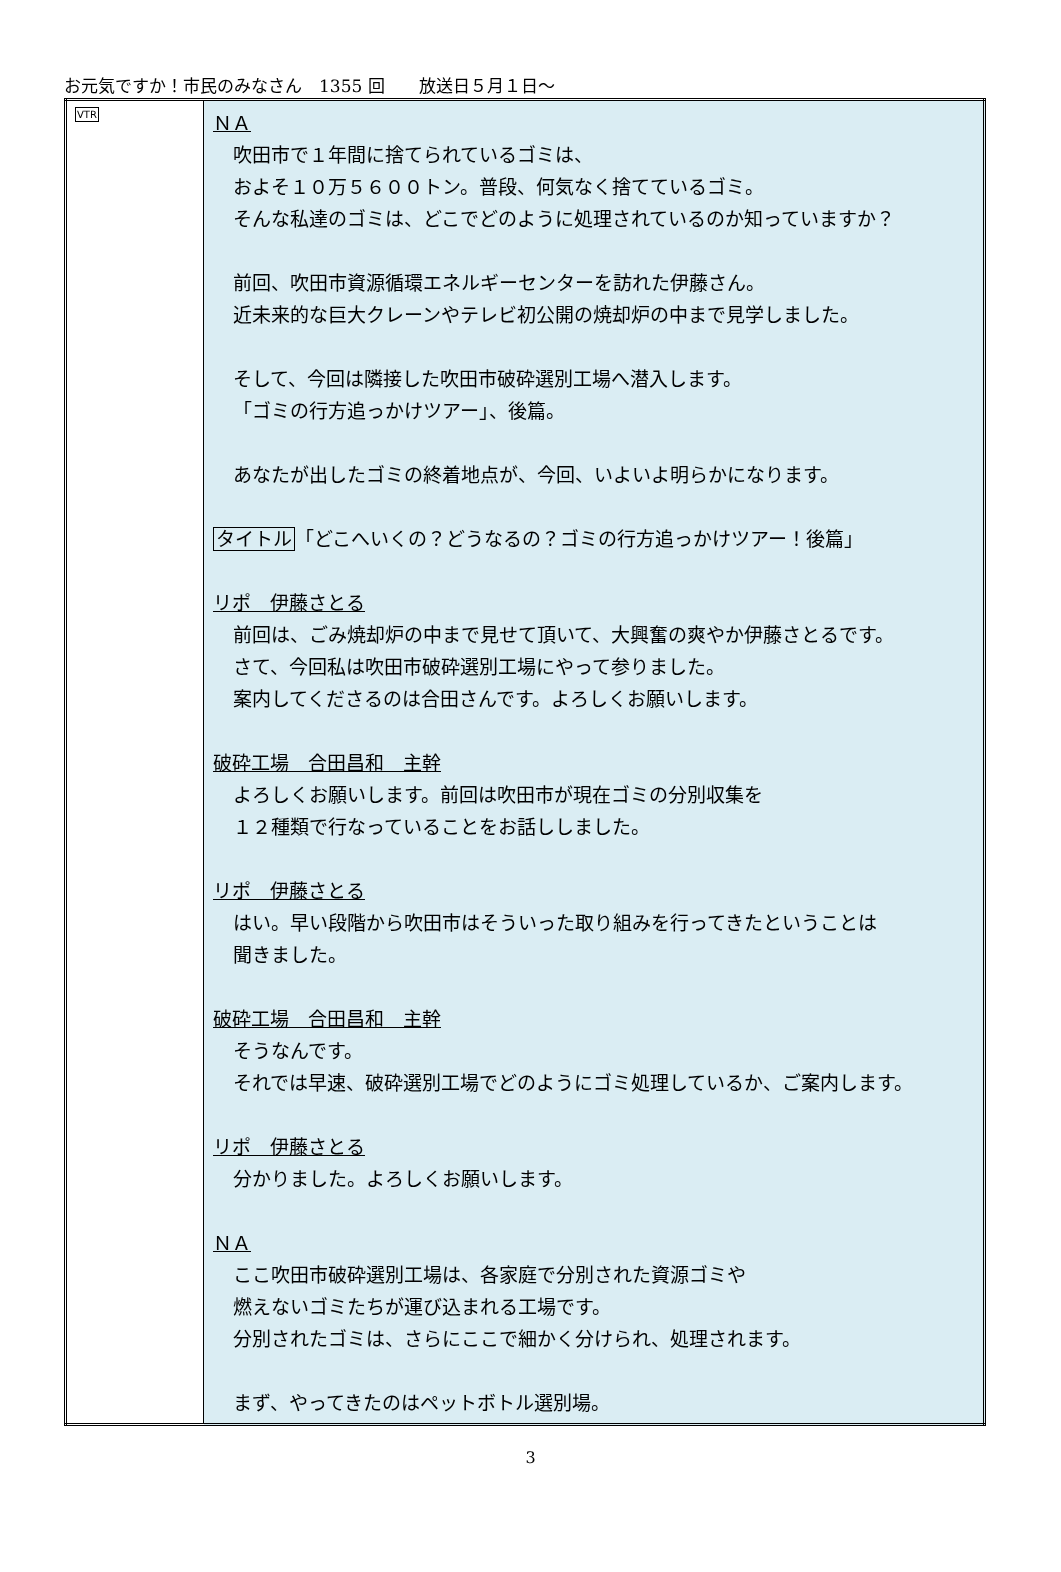お元気ですか！市民のみなさん　1355 回　　放送日５月１日～
| VTR | ＮＡ 吹田市で１年間に捨てられているゴミは、 およそ１０万５６００トン。普段、何気なく捨てているゴミ。 そんな私達のゴミは、どこでどのように処理されているのか知っていますか？ 前回、吹田市資源循環エネルギーセンターを訪れた伊藤さん。 近未来的な巨大クレーンやテレビ初公開の焼却炉の中まで見学しました。 そして、今回は隣接した吹田市破砕選別工場へ潜入します。 「ゴミの行方追っかけツアー」、後篇。 あなたが出したゴミの終着地点が、今回、いよいよ明らかになります。 タイトル 「どこへいくの？どうなるの？ゴミの行方追っかけツアー！後篇」 リポ 伊藤さとる 前回は、ごみ焼却炉の中まで見せて頂いて、大興奮の爽やか伊藤さとるです。 さて、今回私は吹田市破砕選別工場にやって参りました。 案内してくださるのは合田さんです。よろしくお願いします。 破砕工場 合田昌和 主幹 よろしくお願いします。前回は吹田市が現在ゴミの分別収集を １２種類で行なっていることをお話ししました。 リポ 伊藤さとる はい。早い段階から吹田市はそういった取り組みを行ってきたということは 聞きました。 破砕工場 合田昌和 主幹 そうなんです。 それでは早速、破砕選別工場でどのようにゴミ処理しているか、ご案内します。 リポ 伊藤さとる 分かりました。よろしくお願いします。 ＮＡ ここ吹田市破砕選別工場は、各家庭で分別された資源ゴミや 燃えないゴミたちが運び込まれる工場です。 分別されたゴミは、さらにここで細かく分けられ、処理されます。 まず、やってきたのはペットボトル選別場。 |
3